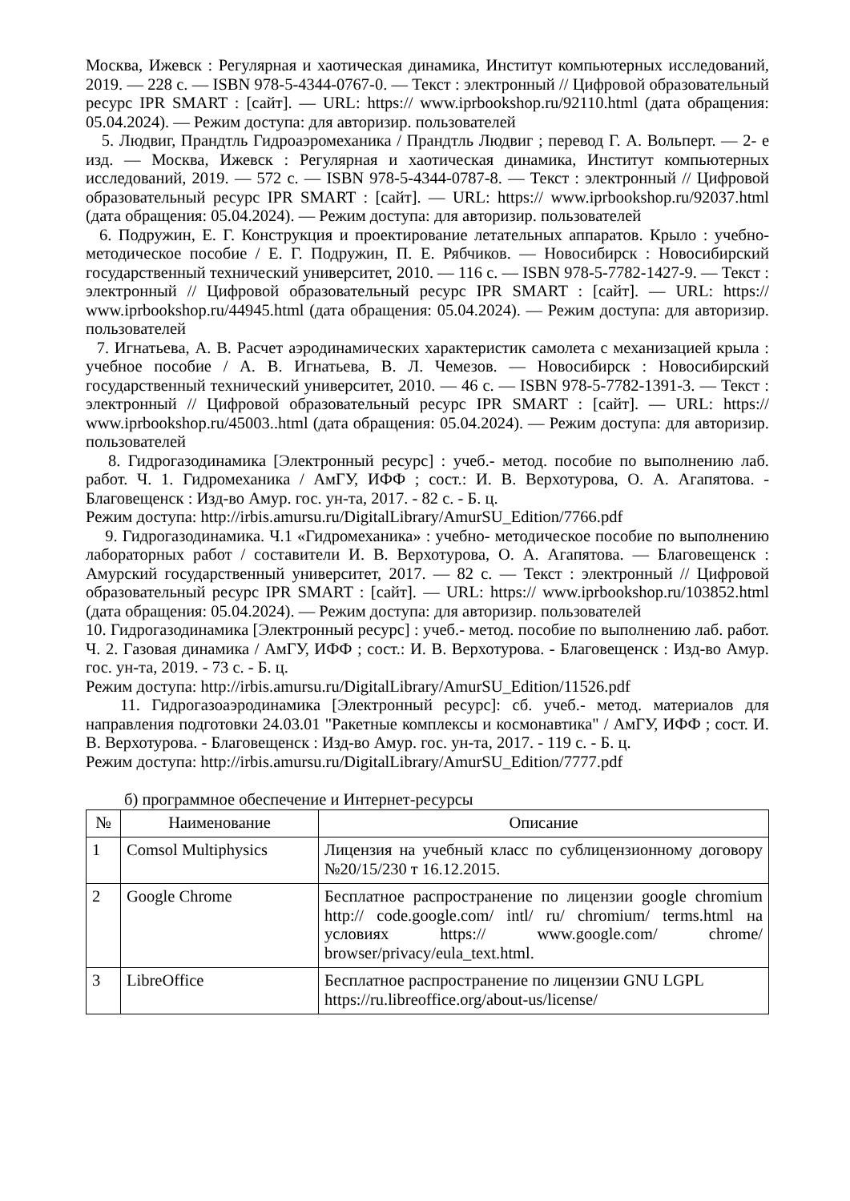Москва, Ижевск : Регулярная и хаотическая динамика, Институт компьютерных исследований, 2019. — 228 с. — ISBN 978-5-4344-0767-0. — Текст : электронный // Цифровой образовательный ресурс IPR SMART : [сайт]. — URL: https:// www.iprbookshop.ru/92110.html (дата обращения: 05.04.2024). — Режим доступа: для авторизир. пользователей
5. Людвиг, Прандтль Гидроаэромеханика / Прандтль Людвиг ; перевод Г. А. Вольперт. — 2- е изд. — Москва, Ижевск : Регулярная и хаотическая динамика, Институт компьютерных исследований, 2019. — 572 с. — ISBN 978-5-4344-0787-8. — Текст : электронный // Цифровой образовательный ресурс IPR SMART : [сайт]. — URL: https:// www.iprbookshop.ru/92037.html (дата обращения: 05.04.2024). — Режим доступа: для авторизир. пользователей
6. Подружин, Е. Г. Конструкция и проектирование летательных аппаратов. Крыло : учебно- методическое пособие / Е. Г. Подружин, П. Е. Рябчиков. — Новосибирск : Новосибирский государственный технический университет, 2010. — 116 с. — ISBN 978-5-7782-1427-9. — Текст : электронный // Цифровой образовательный ресурс IPR SMART : [сайт]. — URL: https:// www.iprbookshop.ru/44945.html (дата обращения: 05.04.2024). — Режим доступа: для авторизир. пользователей
7. Игнатьева, А. В. Расчет аэродинамических характеристик самолета с механизацией крыла : учебное пособие / А. В. Игнатьева, В. Л. Чемезов. — Новосибирск : Новосибирский государственный технический университет, 2010. — 46 с. — ISBN 978-5-7782-1391-3. — Текст : электронный // Цифровой образовательный ресурс IPR SMART : [сайт]. — URL: https:// www.iprbookshop.ru/45003..html (дата обращения: 05.04.2024). — Режим доступа: для авторизир. пользователей
8. Гидрогазодинамика [Электронный ресурс] : учеб.- метод. пособие по выполнению лаб. работ. Ч. 1. Гидромеханика / АмГУ, ИФФ ; сост.: И. В. Верхотурова, О. А. Агапятова. - Благовещенск : Изд-во Амур. гос. ун-та, 2017. - 82 с. - Б. ц.
Режим доступа: http://irbis.amursu.ru/DigitalLibrary/AmurSU_Edition/7766.pdf
9. Гидрогазодинамика. Ч.1 «Гидромеханика» : учебно- методическое пособие по выполнению лабораторных работ / составители И. В. Верхотурова, О. А. Агапятова. — Благовещенск : Амурский государственный университет, 2017. — 82 с. — Текст : электронный // Цифровой образовательный ресурс IPR SMART : [сайт]. — URL: https:// www.iprbookshop.ru/103852.html (дата обращения: 05.04.2024). — Режим доступа: для авторизир. пользователей
10. Гидрогазодинамика [Электронный ресурс] : учеб.- метод. пособие по выполнению лаб. работ. Ч. 2. Газовая динамика / АмГУ, ИФФ ; сост.: И. В. Верхотурова. - Благовещенск : Изд-во Амур. гос. ун-та, 2019. - 73 с. - Б. ц.
Режим доступа: http://irbis.amursu.ru/DigitalLibrary/AmurSU_Edition/11526.pdf
11. Гидрогазоаэродинамика [Электронный ресурс]: сб. учеб.- метод. материалов для направления подготовки 24.03.01 "Ракетные комплексы и космонавтика" / АмГУ, ИФФ ; сост. И. В. Верхотурова. - Благовещенск : Изд-во Амур. гос. ун-та, 2017. - 119 с. - Б. ц.
Режим доступа: http://irbis.amursu.ru/DigitalLibrary/AmurSU_Edition/7777.pdf
б) программное обеспечение и Интернет-ресурсы
| № | Наименование | Описание |
| --- | --- | --- |
| 1 | Comsol Multiphysics | Лицензия на учебный класс по сублицензионному договору №20/15/230 т 16.12.2015. |
| 2 | Google Chrome | Бесплатное распространение по лицензии google chromium http:// code.google.com/ intl/ ru/ chromium/ terms.html на условиях https:// www.google.com/ chrome/ browser/privacy/eula_text.html. |
| 3 | LibreOffice | Бесплатное распространение по лицензии GNU LGPL https://ru.libreoffice.org/about-us/license/ |